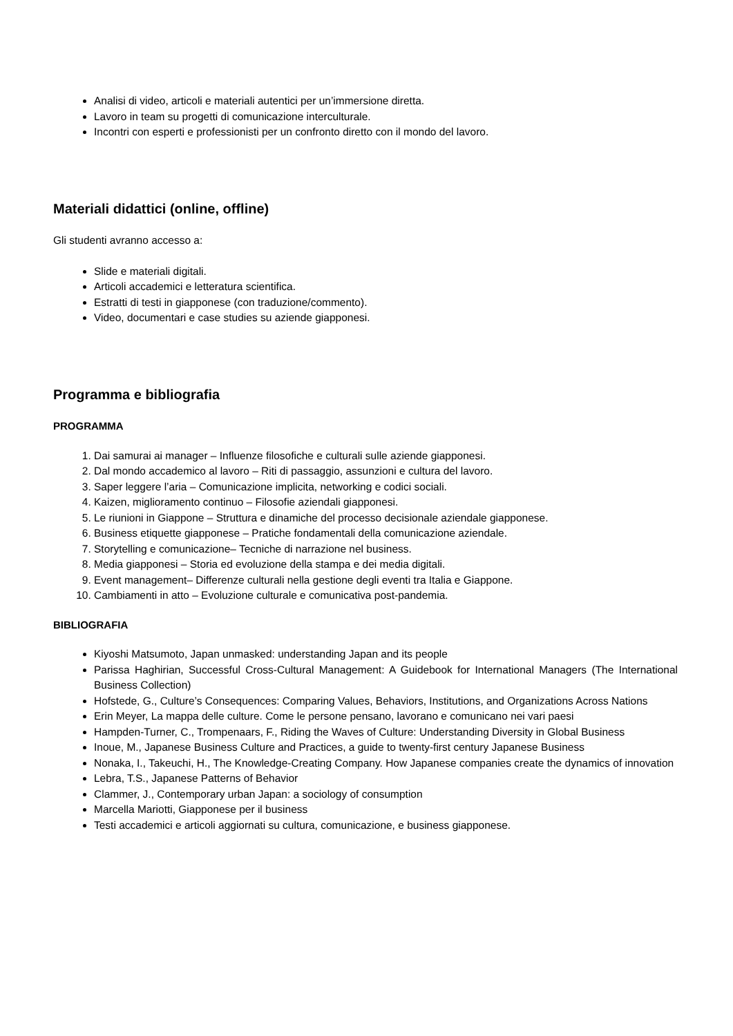Analisi di video, articoli e materiali autentici per un’immersione diretta.
Lavoro in team su progetti di comunicazione interculturale.
Incontri con esperti e professionisti per un confronto diretto con il mondo del lavoro.
Materiali didattici (online, offline)
Gli studenti avranno accesso a:
Slide e materiali digitali.
Articoli accademici e letteratura scientifica.
Estratti di testi in giapponese (con traduzione/commento).
Video, documentari e case studies su aziende giapponesi.
Programma e bibliografia
PROGRAMMA
1. Dai samurai ai manager – Influenze filosofiche e culturali sulle aziende giapponesi.
2. Dal mondo accademico al lavoro – Riti di passaggio, assunzioni e cultura del lavoro.
3. Saper leggere l’aria – Comunicazione implicita, networking e codici sociali.
4. Kaizen, miglioramento continuo – Filosofie aziendali giapponesi.
5. Le riunioni in Giappone – Struttura e dinamiche del processo decisionale aziendale giapponese.
6. Business etiquette giapponese – Pratiche fondamentali della comunicazione aziendale.
7. Storytelling e comunicazione– Tecniche di narrazione nel business.
8. Media giapponesi – Storia ed evoluzione della stampa e dei media digitali.
9. Event management– Differenze culturali nella gestione degli eventi tra Italia e Giappone.
10. Cambiamenti in atto – Evoluzione culturale e comunicativa post-pandemia.
BIBLIOGRAFIA
Kiyoshi Matsumoto, Japan unmasked: understanding Japan and its people
Parissa Haghirian, Successful Cross-Cultural Management: A Guidebook for International Managers (The International Business Collection)
Hofstede, G., Culture’s Consequences: Comparing Values, Behaviors, Institutions, and Organizations Across Nations
Erin Meyer, La mappa delle culture. Come le persone pensano, lavorano e comunicano nei vari paesi
Hampden-Turner, C., Trompenaars, F., Riding the Waves of Culture: Understanding Diversity in Global Business
Inoue, M., Japanese Business Culture and Practices, a guide to twenty-first century Japanese Business
Nonaka, I., Takeuchi, H., The Knowledge-Creating Company. How Japanese companies create the dynamics of innovation
Lebra, T.S., Japanese Patterns of Behavior
Clammer, J., Contemporary urban Japan: a sociology of consumption
Marcella Mariotti, Giapponese per il business
Testi accademici e articoli aggiornati su cultura, comunicazione, e business giapponese.